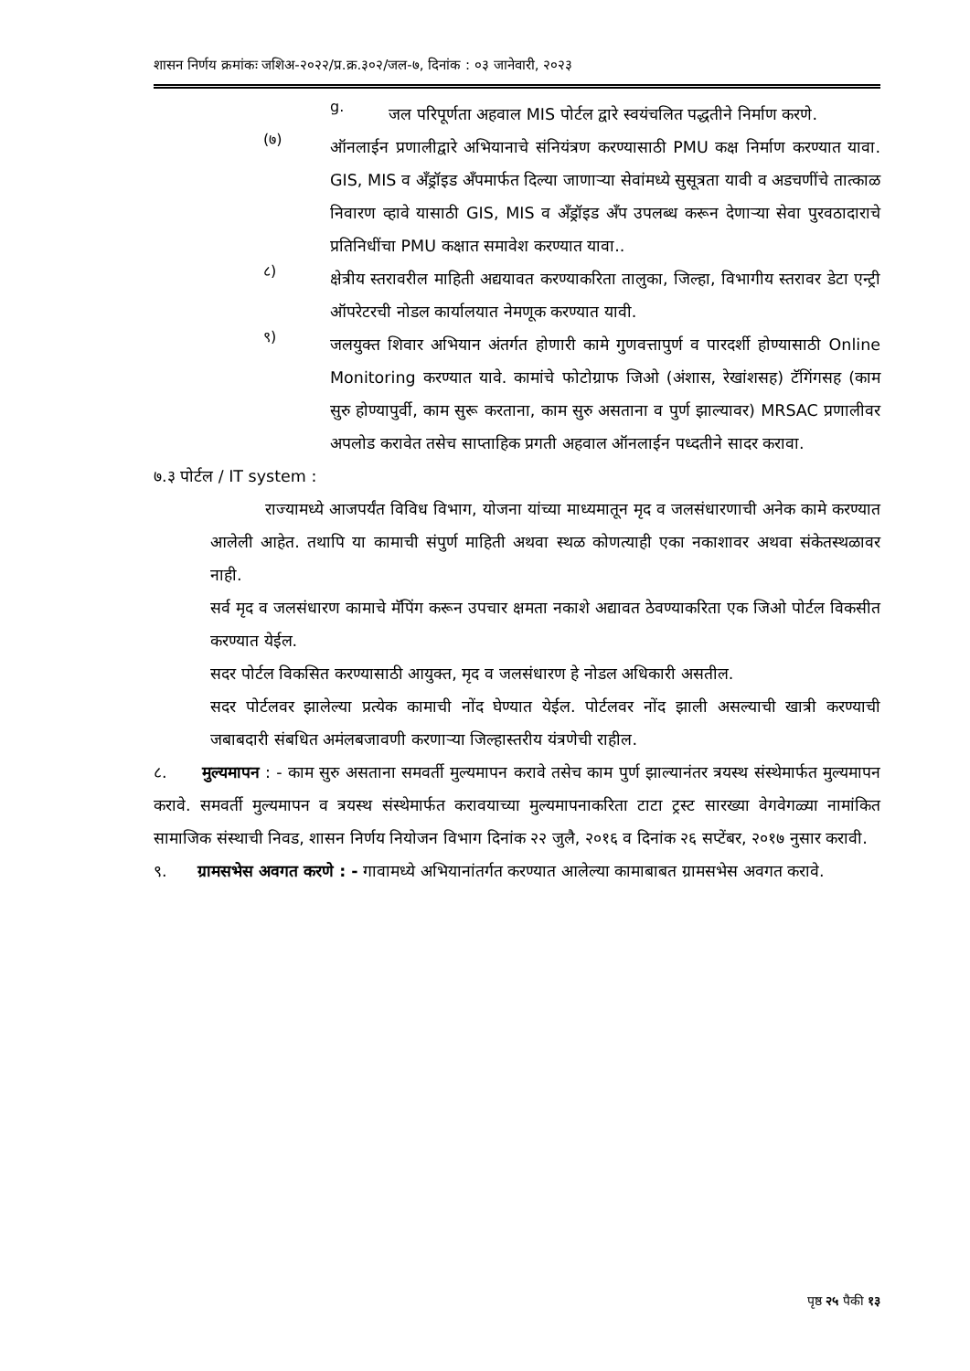शासन निर्णय क्रमांकः जशिअ-२०२२/प्र.क्र.३०२/जल-७, दिनांक : ०३ जानेवारी, २०२३
g.
जल परिपूर्णता अहवाल MIS पोर्टल द्वारे स्वयंचलित पद्धतीने निर्माण करणे.
(७)
ऑनलाईन प्रणालीद्वारे अभियानाचे संनियंत्रण करण्यासाठी PMU कक्ष निर्माण करण्यात यावा. GIS, MIS व अँड्रॉइड अँपमार्फत दिल्या जाणाऱ्या सेवांमध्ये सुसूत्रता यावी व अडचणींचे तात्काळ निवारण व्हावे यासाठी GIS, MIS व अँड्रॉइड अँप उपलब्ध करून देणाऱ्या सेवा पुरवठादाराचे प्रतिनिधींचा PMU कक्षात समावेश करण्यात यावा..
८)
क्षेत्रीय स्तरावरील माहिती अद्ययावत करण्याकरिता तालुका, जिल्हा, विभागीय स्तरावर डेटा एन्ट्री ऑपरेटरची नोडल कार्यालयात नेमणूक करण्यात यावी.
९)
जलयुक्त शिवार अभियान अंतर्गत होणारी कामे गुणवत्तापुर्ण व पारदर्शी होण्यासाठी Online Monitoring करण्यात यावे. कामांचे फोटोग्राफ जिओ (अंशास, रेखांशसह) टॅगिंगसह (काम सुरु होण्यापुर्वी, काम सुरू करताना, काम सुरु असताना व पुर्ण झाल्यावर) MRSAC प्रणालीवर अपलोड करावेत तसेच साप्ताहिक प्रगती अहवाल ऑनलाईन पध्दतीने सादर करावा.
७.३ पोर्टल / IT system :
राज्यामध्ये आजपर्यंत विविध विभाग, योजना यांच्या माध्यमातून मृद व जलसंधारणाची अनेक कामे करण्यात आलेली आहेत. तथापि या कामाची संपुर्ण माहिती अथवा स्थळ कोणत्याही एका नकाशावर अथवा संकेतस्थळावर नाही.
सर्व मृद व जलसंधारण कामाचे मॅपिंग करून उपचार क्षमता नकाशे अद्यावत ठेवण्याकरिता एक जिओ पोर्टल विकसीत करण्यात येईल.
सदर पोर्टल विकसित करण्यासाठी आयुक्त, मृद व जलसंधारण हे नोडल अधिकारी असतील.
सदर पोर्टलवर झालेल्या प्रत्येक कामाची नोंद घेण्यात येईल. पोर्टलवर नोंद झाली असल्याची खात्री करण्याची जबाबदारी संबधित अमंलबजावणी करणाऱ्या जिल्हास्तरीय यंत्रणेची राहील.
८. मुल्यमापन : - काम सुरु असताना समवर्ती मुल्यमापन करावे तसेच काम पुर्ण झाल्यानंतर त्रयस्थ संस्थेमार्फत मुल्यमापन करावे. समवर्ती मुल्यमापन व त्रयस्थ संस्थेमार्फत करावयाच्या मुल्यमापनाकरिता टाटा ट्रस्ट सारख्या वेगवेगळ्या नामांकित सामाजिक संस्थाची निवड, शासन निर्णय नियोजन विभाग दिनांक २२ जुलै, २०१६ व दिनांक २६ सप्टेंबर, २०१७ नुसार करावी.
९. ग्रामसभेस अवगत करणे : - गावामध्ये अभियानांतर्गत करण्यात आलेल्या कामाबाबत ग्रामसभेस अवगत करावे.
पृष्ठ २५ पैकी १३